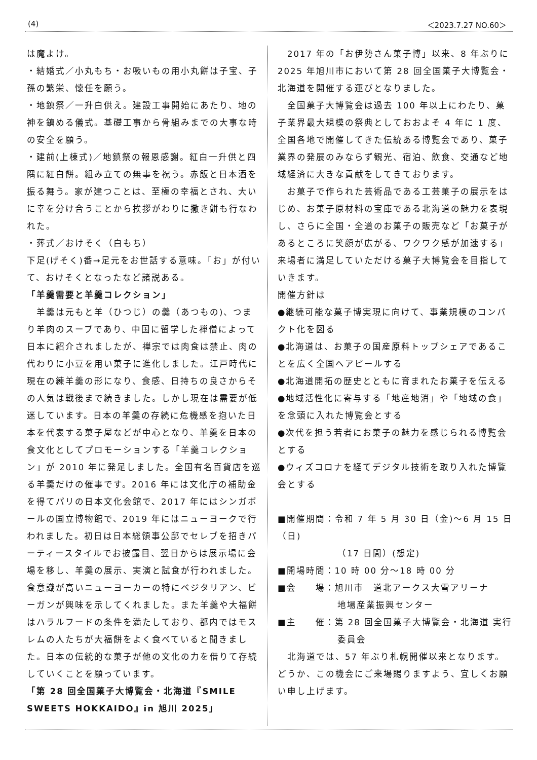(4) ＜2023.7.27 NO.60＞
は魔よけ。
・結婚式／小丸もち・お吸いもの用小丸餅は子宝、子孫の繁栄、懐任を願う。
・地鎮祭／一升白供え。建設工事開始にあたり、地の神を鎮める儀式。基礎工事から骨組みまでの大事な時の安全を願う。
・建前(上棟式)／地鎮祭の報恩感謝。紅白一升供と四隅に紅白餅。組み立ての無事を祝う。赤飯と日本酒を振る舞う。家が建つことは、至極の幸福とされ、大いに幸を分け合うことから挨拶がわりに撒き餅も行なわれた。
・葬式／おけそく（白もち）
下足(げそく)番→足元をお世話する意味。「お」が付いて、おけそくとなったなど諸説ある。
「羊羹需要と羊羹コレクション」
　羊羹は元もと羊（ひつじ）の羹（あつもの)、つまり羊肉のスープであり、中国に留学した禅僧によって日本に紹介されましたが、禅宗では肉食は禁止、肉の代わりに小豆を用い菓子に進化しました。江戸時代に現在の練羊羹の形になり、食感、日持ちの良さからその人気は戦後まで続きました。しかし現在は需要が低迷しています。日本の羊羹の存続に危機感を抱いた日本を代表する菓子屋などが中心となり、羊羹を日本の食文化としてプロモーションする「羊羹コレクション」が 2010 年に発足しました。全国有名百貨店を巡る羊羹だけの催事です。2016 年には文化庁の補助金を得てパリの日本文化会館で、2017 年にはシンガポールの国立博物館で、2019 年にはニューヨークで行われました。初日は日本総領事公邸でセレブを招きパーティースタイルでお披露目、翌日からは展示場に会場を移し、羊羹の展示、実演と試食が行われました。食意識が高いニューヨーカーの特にベジタリアン、ビーガンが興味を示してくれました。また羊羹や大福餅はハラルフードの条件を満たしており、都内ではモスレムの人たちが大福餅をよく食べていると聞きました。日本の伝統的な菓子が他の文化の力を借りて存続していくことを願っています。
「第 28 回全国菓子大博覧会・北海道『SMILE SWEETS HOKKAIDO』in 旭川 2025」
　2017 年の「お伊勢さん菓子博」以来、8 年ぶりに 2025 年旭川市において第 28 回全国菓子大博覧会・北海道を開催する運びとなりました。
　全国菓子大博覧会は過去 100 年以上にわたり、菓子業界最大規模の祭典としておおよそ 4 年に 1 度、全国各地で開催してきた伝統ある博覧会であり、菓子業界の発展のみならず観光、宿泊、飲食、交通など地域経済に大きな貢献をしてきております。
　お菓子で作られた芸術品である工芸菓子の展示をはじめ、お菓子原材料の宝庫である北海道の魅力を表現し、さらに全国・全道のお菓子の販売など「お菓子があるところに笑顔が広がる、ワクワク感が加速する」来場者に満足していただける菓子大博覧会を目指していきます。
開催方針は
●継続可能な菓子博実現に向けて、事業規模のコンパクト化を図る
●北海道は、お菓子の国産原料トップシェアであることを広く全国へアピールする
●北海道開拓の歴史とともに育まれたお菓子を伝える
●地域活性化に寄与する「地産地消」や「地域の食」を念頭に入れた博覧会とする
●次代を担う若者にお菓子の魅力を感じられる博覧会とする
●ウィズコロナを経てデジタル技術を取り入れた博覧会とする
■開催期間：令和 7 年 5 月 30 日（金)～6 月 15 日（日)
（17 日間）(想定)
■開場時間：10 時 00 分～18 時 00 分
■会　　場：旭川市　道北アークス大雪アリーナ
地場産業振興センター
■主　　催：第 28 回全国菓子大博覧会・北海道 実行
委員会
　北海道では、57 年ぶり札幌開催以来となります。どうか、この機会にご来場賜りますよう、宜しくお願い申し上げます。